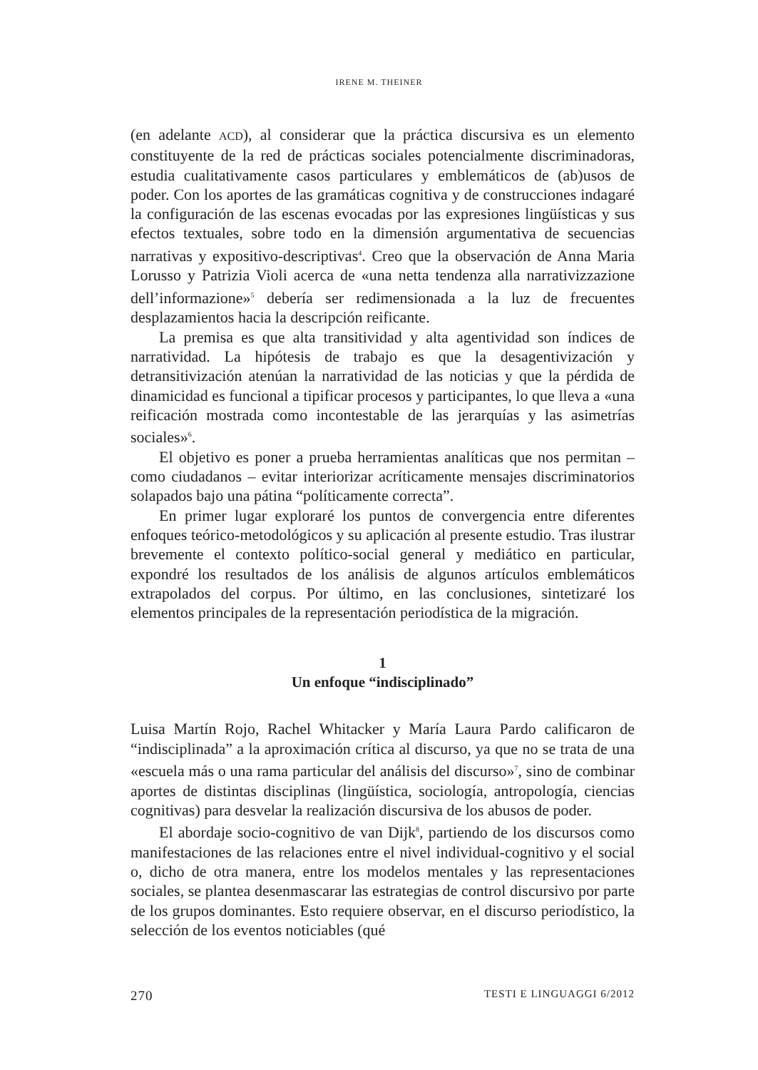IRENE M. THEINER
(en adelante ACD), al considerar que la práctica discursiva es un elemento constituyente de la red de prácticas sociales potencialmente discriminadoras, estudia cualitativamente casos particulares y emblemáticos de (ab)usos de poder. Con los aportes de las gramáticas cognitiva y de construcciones indagaré la configuración de las escenas evocadas por las expresiones lingüísticas y sus efectos textuales, sobre todo en la dimensión argumentativa de secuencias narrativas y expositivo-descriptivas<sup>4</sup>. Creo que la observación de Anna Maria Lorusso y Patrizia Violi acerca de «una netta tendenza alla narrativizzazione dell’informazione»<sup>5</sup> debería ser redimensionada a la luz de frecuentes desplazamientos hacia la descripción reificante.
La premisa es que alta transitividad y alta agentividad son índices de narratividad. La hipótesis de trabajo es que la desagentivización y detransitivización atenúan la narratividad de las noticias y que la pérdida de dinamicidad es funcional a tipificar procesos y participantes, lo que lleva a «una reificación mostrada como incontestable de las jerarquías y las asimetrías sociales»<sup>6</sup>.
El objetivo es poner a prueba herramientas analíticas que nos permitan – como ciudadanos – evitar interiorizar acríticamente mensajes discriminatorios solapados bajo una pátina “políticamente correcta”.
En primer lugar exploraré los puntos de convergencia entre diferentes enfoques teórico-metodológicos y su aplicación al presente estudio. Tras ilustrar brevemente el contexto político-social general y mediático en particular, expondré los resultados de los análisis de algunos artículos emblemáticos extrapolados del corpus. Por último, en las conclusiones, sintetizaré los elementos principales de la representación periodística de la migración.
1
Un enfoque “indisciplinado”
Luisa Martín Rojo, Rachel Whitacker y María Laura Pardo calificaron de “indisciplinada” a la aproximación crítica al discurso, ya que no se trata de una «escuela más o una rama particular del análisis del discurso»<sup>7</sup>, sino de combinar aportes de distintas disciplinas (lingüística, sociología, antropología, ciencias cognitivas) para desvelar la realización discursiva de los abusos de poder.
El abordaje socio-cognitivo de van Dijk<sup>8</sup>, partiendo de los discursos como manifestaciones de las relaciones entre el nivel individual-cognitivo y el social o, dicho de otra manera, entre los modelos mentales y las representaciones sociales, se plantea desenmascarar las estrategias de control discursivo por parte de los grupos dominantes. Esto requiere observar, en el discurso periodístico, la selección de los eventos noticiables (qué
270 TESTI E LINGUAGGI 6/2012